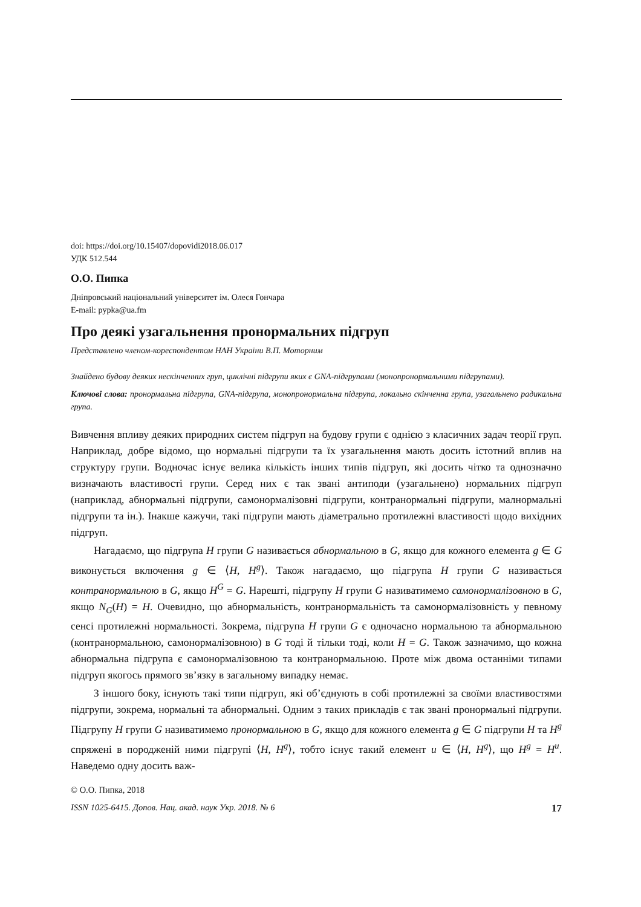doi: https://doi.org/10.15407/dopovidi2018.06.017
УДК 512.544
О.О. Пипка
Дніпровський національний університет ім. Олеся Гончара
E-mail: pypka@ua.fm
Про деякі узагальнення пронормальних підгруп
Представлено членом-кореспондентом НАН України В.П. Моторним
Знайдено будову деяких нескінченних груп, циклічні підгрупи яких є GNA-підгрупами (монопронормальними підгрупами).
Ключові слова: пронормальна підгрупа, GNA-підгрупа, монопронормальна підгрупа, локально скінченна група, узагальнено радикальна група.
Вивчення впливу деяких природних систем підгруп на будову групи є однією з класичних задач теорії груп. Наприклад, добре відомо, що нормальні підгрупи та їх узагальнення мають досить істотний вплив на структуру групи. Водночас існує велика кількість інших типів підгруп, які досить чітко та однозначно визначають властивості групи. Серед них є так звані антиподи (узагальнено) нормальних підгруп (наприклад, абнормальні підгрупи, самонормалізовні підгрупи, контранормальні підгрупи, малнормальні підгрупи та ін.). Інакше кажучи, такі підгрупи мають діаметрально протилежні властивості щодо вихідних підгруп.
Нагадаємо, що підгрупа H групи G називається абнормальною в G, якщо для кожного елемента g ∈ G виконується включення g ∈ ⟨H, H<sup>g</sup>⟩. Також нагадаємо, що підгрупа H групи G називається контранормальною в G, якщо H<sup>G</sup> = G. Нарешті, підгрупу H групи G називатимемо самонормалізовною в G, якщо N<sub>G</sub>(H) = H. Очевидно, що абнормальність, контранормальність та самонормалізовність у певному сенсі протилежні нормальності. Зокрема, підгрупа H групи G є одночасно нормальною та абнормальною (контранормальною, самонормалізовною) в G тоді й тільки тоді, коли H = G. Також зазначимо, що кожна абнормальна підгрупа є самонормалізовною та контранормальною. Проте між двома останніми типами підгруп якогось прямого зв’язку в загальному випадку немає.
З іншого боку, існують такі типи підгруп, які об’єднують в собі протилежні за своїми властивостями підгрупи, зокрема, нормальні та абнормальні. Одним з таких прикладів є так звані пронормальні підгрупи. Підгрупу H групи G називатимемо пронормальною в G, якщо для кожного елемента g ∈ G підгрупи H та H<sup>g</sup> спряжені в породженій ними підгрупі ⟨H, H<sup>g</sup>⟩, тобто існує такий елемент u ∈ ⟨H, H<sup>g</sup>⟩, що H<sup>g</sup> = H<sup>u</sup>. Наведемо одну досить важ-
© О.О. Пипка, 2018
ISSN 1025-6415. Допов. Нац. акад. наук Укр. 2018. № 6 17